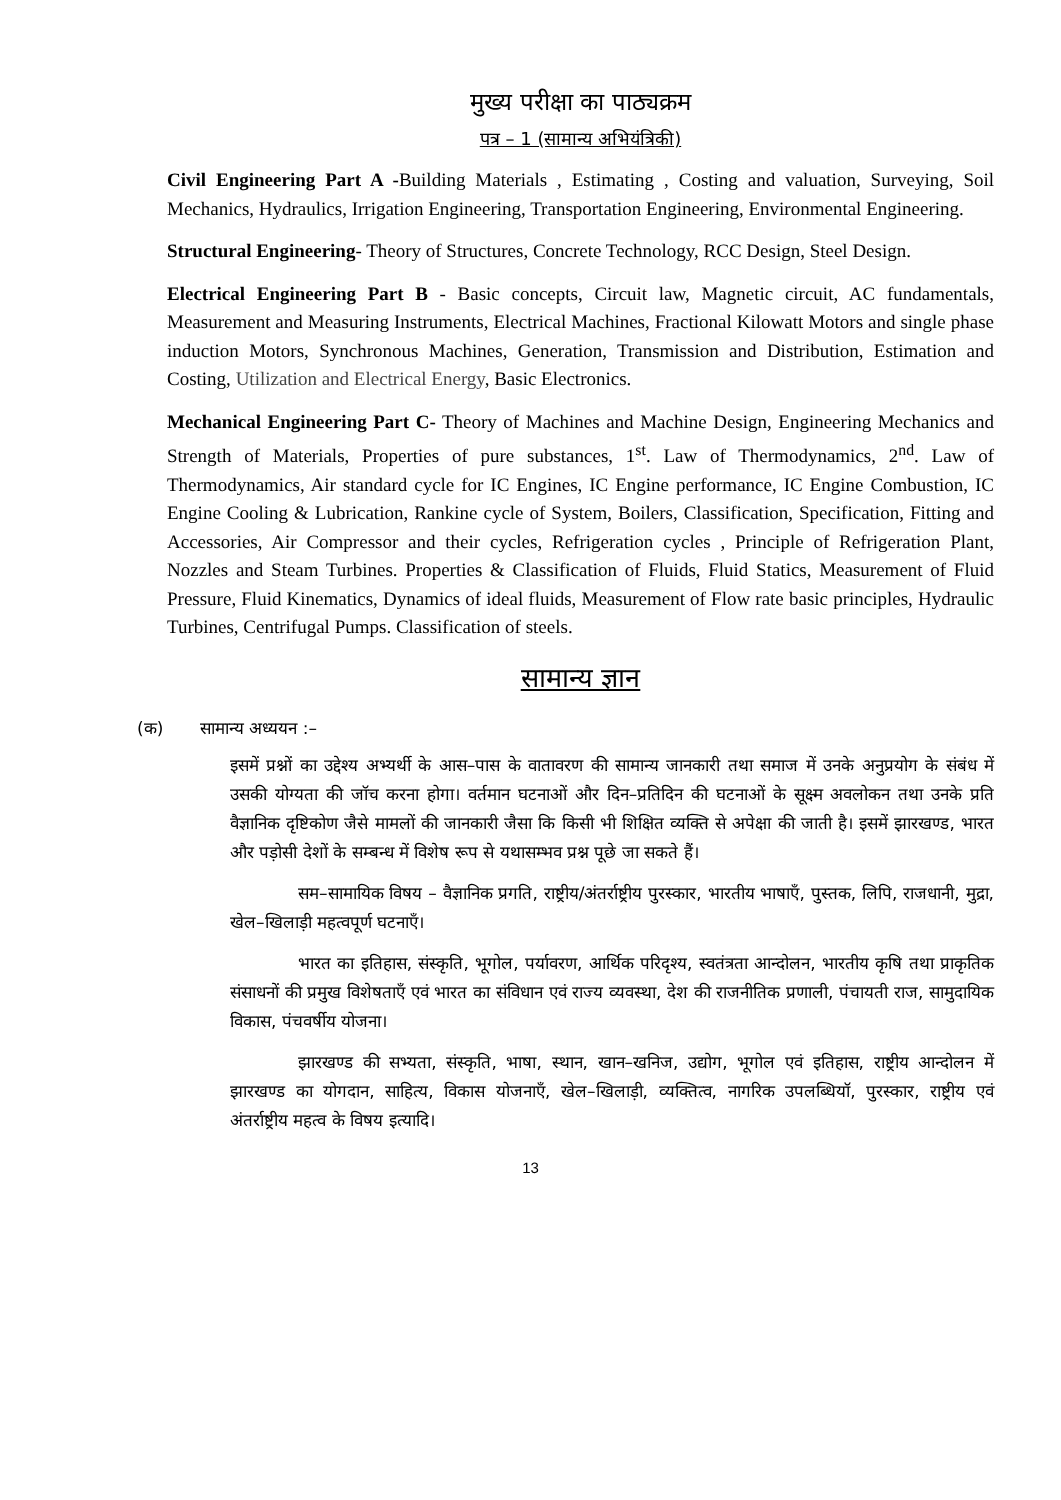मुख्य परीक्षा का पाठ्यक्रम
पत्र – 1 (सामान्य अभियंत्रिकी)
Civil Engineering Part A -Building Materials , Estimating , Costing and valuation, Surveying, Soil Mechanics, Hydraulics, Irrigation Engineering, Transportation Engineering, Environmental Engineering.
Structural Engineering- Theory of Structures, Concrete Technology, RCC Design, Steel Design.
Electrical Engineering Part B - Basic concepts, Circuit law, Magnetic circuit, AC fundamentals, Measurement and Measuring Instruments, Electrical Machines, Fractional Kilowatt Motors and single phase induction Motors, Synchronous Machines, Generation, Transmission and Distribution, Estimation and Costing, Utilization and Electrical Energy, Basic Electronics.
Mechanical Engineering Part C- Theory of Machines and Machine Design, Engineering Mechanics and Strength of Materials, Properties of pure substances, 1<sup>st</sup>. Law of Thermodynamics, 2<sup>nd</sup>. Law of Thermodynamics, Air standard cycle for IC Engines, IC Engine performance, IC Engine Combustion, IC Engine Cooling & Lubrication, Rankine cycle of System, Boilers, Classification, Specification, Fitting and Accessories, Air Compressor and their cycles, Refrigeration cycles , Principle of Refrigeration Plant, Nozzles and Steam Turbines. Properties & Classification of Fluids, Fluid Statics, Measurement of Fluid Pressure, Fluid Kinematics, Dynamics of ideal fluids, Measurement of Flow rate basic principles, Hydraulic Turbines, Centrifugal Pumps. Classification of steels.
सामान्य ज्ञान
(क) सामान्य अध्ययन :–
इसमें प्रश्नों का उद्देश्य अभ्यर्थी के आस–पास के वातावरण की सामान्य जानकारी तथा समाज में उनके अनुप्रयोग के संबंध में उसकी योग्यता की जॉच करना होगा। वर्तमान घटनाओं और दिन–प्रतिदिन की घटनाओं के सूक्ष्म अवलोकन तथा उनके प्रति वैज्ञानिक दृष्टिकोण जैसे मामलों की जानकारी जैसा कि किसी भी शिक्षित व्यक्ति से अपेक्षा की जाती है। इसमें झारखण्ड, भारत और पड़ोसी देशों के सम्बन्ध में विशेष रूप से यथासम्भव प्रश्न पूछे जा सकते हैं।
सम–सामायिक विषय – वैज्ञानिक प्रगति, राष्ट्रीय/अंतर्राष्ट्रीय पुरस्कार, भारतीय भाषाएँ, पुस्तक, लिपि, राजधानी, मुद्रा, खेल–खिलाड़ी महत्वपूर्ण घटनाएँ।
भारत का इतिहास, संस्कृति, भूगोल, पर्यावरण, आर्थिक परिदृश्य, स्वतंत्रता आन्दोलन, भारतीय कृषि तथा प्राकृतिक संसाधनों की प्रमुख विशेषताएँ एवं भारत का संविधान एवं राज्य व्यवस्था, देश की राजनीतिक प्रणाली, पंचायती राज, सामुदायिक विकास, पंचवर्षीय योजना।
झारखण्ड की सभ्यता, संस्कृति, भाषा, स्थान, खान–खनिज, उद्योग, भूगोल एवं इतिहास, राष्ट्रीय आन्दोलन में झारखण्ड का योगदान, साहित्य, विकास योजनाएँ, खेल–खिलाड़ी, व्यक्तित्व, नागरिक उपलब्धियॉ, पुरस्कार, राष्ट्रीय एवं अंतर्राष्ट्रीय महत्व के विषय इत्यादि।
13